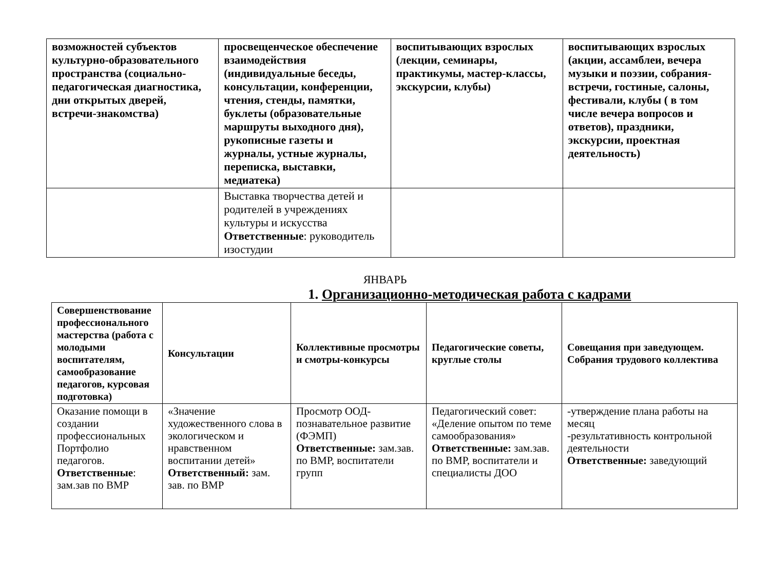| возможностей субъектов культурно-образовательного пространства (социально-педагогическая диагностика, дни открытых дверей, встречи-знакомства) | просвещенческое обеспечение взаимодействия (индивидуальные беседы, консультации, конференции, чтения, стенды, памятки, буклеты (образовательные маршруты выходного дня), рукописные газеты и журналы, устные журналы, переписка, выставки, медиатека) | воспитывающих взрослых (лекции, семинары, практикумы, мастер-классы, экскурсии, клубы) | воспитывающих взрослых (акции, ассамблеи, вечера музыки и поэзии, собрания-встречи, гостиные, салоны, фестивали, клубы ( в том числе вечера вопросов и ответов), праздники, экскурсии, проектная деятельность) |
| | Выставка творчества детей и родителей в учреждениях культуры и искусства Ответственные : руководитель изостудии | | |
ЯНВАРЬ
1. Организационно-методическая работа с кадрами
| Совершенствование профессионального мастерства (работа с молодыми воспитателям, самообразование педагогов, курсовая подготовка) | Консультации | Коллективные просмотры и смотры-конкурсы | Педагогические советы, круглые столы | Совещания при заведующем. Собрания трудового коллектива |
| Оказание помощи в создании профессиональных Портфолио педагогов. Ответственные : зам.зав по ВМР | «Значение художественного слова в экологическом и нравственном воспитании детей» Ответственный: зам. зав. по ВМР | Просмотр ООД-познавательное развитие (ФЭМП) Ответственные: зам.зав. по ВМР, воспитатели групп | Педагогический совет: «Деление опытом по теме самообразования» Ответственные: зам.зав. по ВМР, воспитатели и специалисты ДОО | -утверждение плана работы на месяц -результативность контрольной деятельности Ответственные: заведующий |